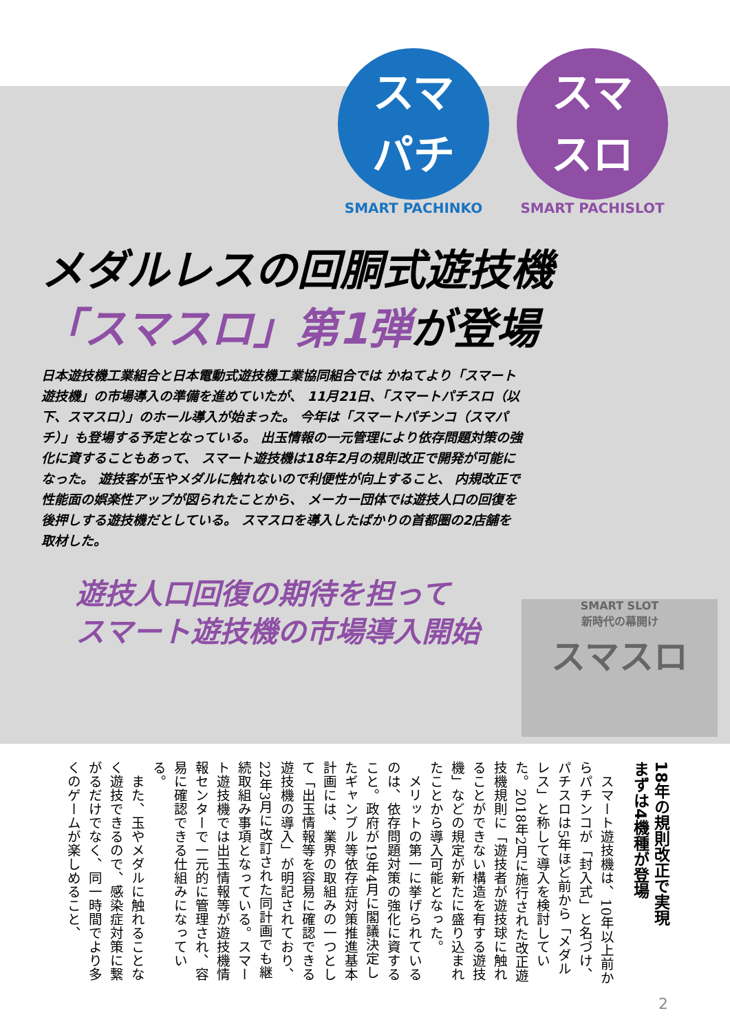スマ
パチ
SMART PACHINKO
スマ
スロ
SMART PACHISLOT
メダルレスの回胴式遊技機
「スマスロ」第1弾が登場
日本遊技機工業組合と日本電動式遊技機工業協同組合では かねてより「スマート遊技機」の市場導入の準備を進めていたが、 11月21日、「スマートパチスロ（以下、スマスロ）」のホール導入が始まった。 今年は「スマートパチンコ（スマパチ）」も登場する予定となっている。 出玉情報の一元管理により依存問題対策の強化に資することもあって、 スマート遊技機は18年2月の規則改正で開発が可能になった。 遊技客が玉やメダルに触れないので利便性が向上すること、 内規改正で性能面の娯楽性アップが図られたことから、 メーカー団体では遊技人口の回復を後押しする遊技機だとしている。 スマスロを導入したばかりの首都圏の2店舗を取材した。
SMART SLOT
新時代の幕開け
スマスロ
遊技人口回復の期待を担って
スマート遊技機の市場導入開始
18年の規則改正で実現
まずは4機種が登場
スマート遊技機は、10年以上前からパチンコが「封入式」と名づけ、パチスロは5年ほど前から「メダルレス」と称して導入を検討していた。2018年2月に施行された改正遊技機規則に「遊技者が遊技球に触れることができない構造を有する遊技機」などの規定が新たに盛り込まれたことから導入可能となった。
メリットの第一に挙げられているのは、依存問題対策の強化に資すること。政府が19年4月に閣議決定したギャンブル等依存症対策推進基本計画には、業界の取組みの一つとして「出玉情報等を容易に確認できる遊技機の導入」が明記されており、22年3月に改訂された同計画でも継続取組み事項となっている。スマート遊技機では出玉情報等が遊技機情報センターで一元的に管理され、容易に確認できる仕組みになっている。
また、玉やメダルに触れることなく遊技できるので、感染症対策に繋がるだけでなく、同一時間でより多くのゲームが楽しめること、
2